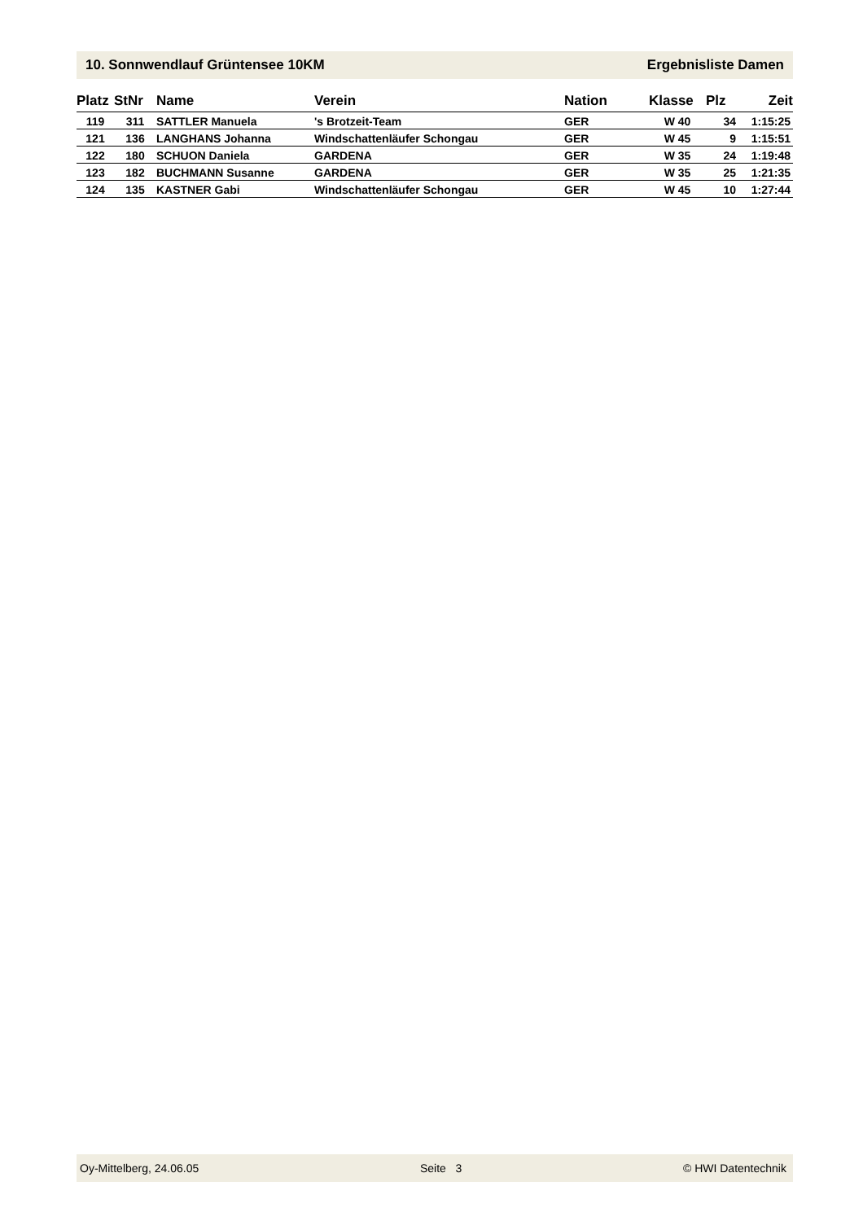10. Sonnwendlauf Grüntensee 10KM Ergebnisliste Damen
| Platz | StNr | Name | Verein | Nation | Klasse | Plz | Zeit |
| --- | --- | --- | --- | --- | --- | --- | --- |
| 119 | 311 | SATTLER Manuela | 's Brotzeit-Team | GER | W 40 | 34 | 1:15:25 |
| 121 | 136 | LANGHANS Johanna | Windschattenläufer Schongau | GER | W 45 | 9 | 1:15:51 |
| 122 | 180 | SCHUON Daniela | GARDENA | GER | W 35 | 24 | 1:19:48 |
| 123 | 182 | BUCHMANN Susanne | GARDENA | GER | W 35 | 25 | 1:21:35 |
| 124 | 135 | KASTNER Gabi | Windschattenläufer Schongau | GER | W 45 | 10 | 1:27:44 |
Oy-Mittelberg, 24.06.05 Seite 3 © HWI Datentechnik